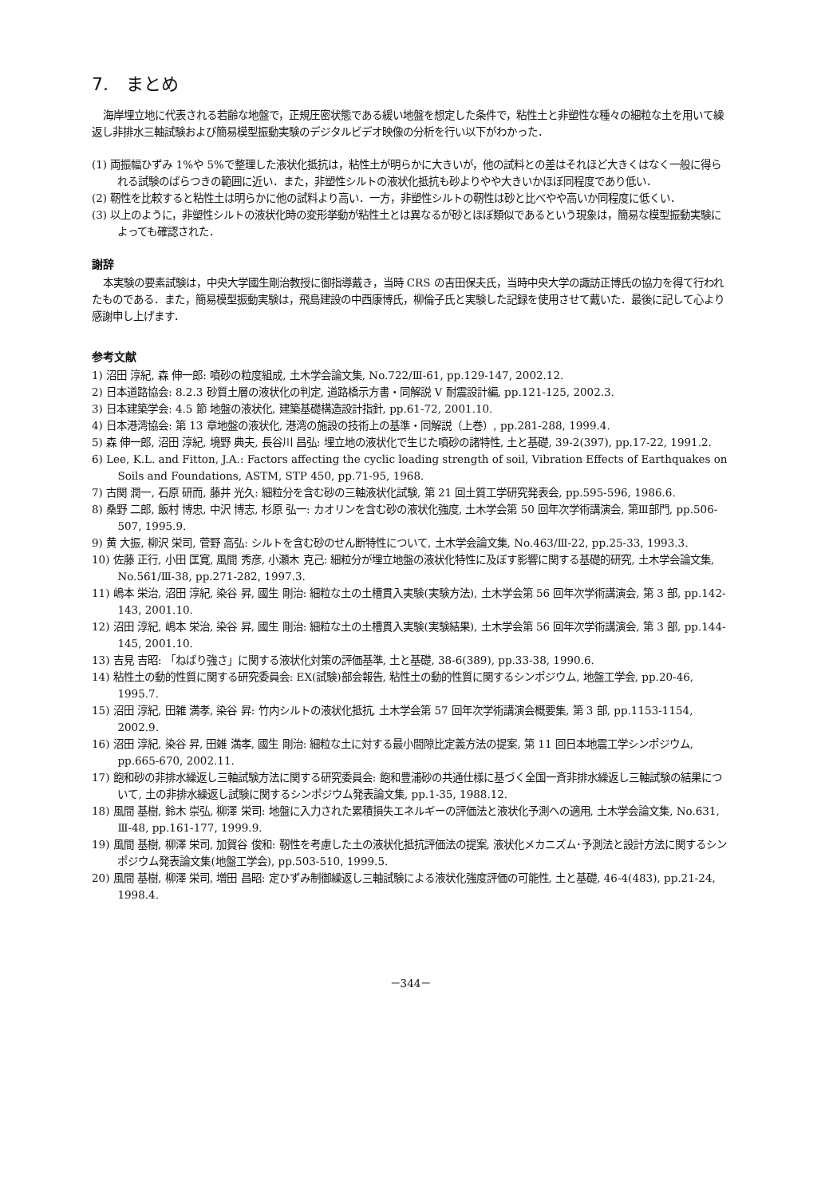7.　まとめ
海岸埋立地に代表される若齢な地盤で，正規圧密状態である緩い地盤を想定した条件で，粘性土と非塑性な種々の細粒な土を用いて繰返し非排水三軸試験および簡易模型振動実験のデジタルビデオ映像の分析を行い以下がわかった．
(1) 両振幅ひずみ 1%や 5%で整理した液状化抵抗は，粘性土が明らかに大きいが，他の試料との差はそれほど大きくはなく一般に得られる試験のばらつきの範囲に近い．また，非塑性シルトの液状化抵抗も砂よりやや大きいかほぼ同程度であり低い．
(2) 靭性を比較すると粘性土は明らかに他の試料より高い．一方，非塑性シルトの靭性は砂と比べやや高いか同程度に低くい．
(3) 以上のように，非塑性シルトの液状化時の変形挙動が粘性土とは異なるが砂とほぼ類似であるという現象は，簡易な模型振動実験によっても確認された．
謝辞
本実験の要素試験は，中央大学國生剛治教授に御指導戴き，当時 CRS の吉田保夫氏，当時中央大学の諏訪正博氏の協力を得て行われたものである．また，簡易模型振動実験は，飛島建設の中西康博氏，柳倫子氏と実験した記録を使用させて戴いた．最後に記して心より感謝申し上げます．
参考文献
1) 沼田 淳紀, 森 伸一郎: 噴砂の粒度組成, 土木学会論文集, No.722/Ⅲ-61, pp.129-147, 2002.12.
2) 日本道路協会: 8.2.3 砂質土層の液状化の判定, 道路橋示方書・同解説 V 耐震設計編, pp.121-125, 2002.3.
3) 日本建築学会: 4.5 節 地盤の液状化, 建築基礎構造設計指針, pp.61-72, 2001.10.
4) 日本港湾協会: 第 13 章地盤の液状化, 港湾の施設の技術上の基準・同解説（上巻）, pp.281-288, 1999.4.
5) 森 伸一郎, 沼田 淳紀, 境野 典夫, 長谷川 昌弘: 埋立地の液状化で生じた噴砂の諸特性, 土と基礎, 39-2(397), pp.17-22, 1991.2.
6) Lee, K.L. and Fitton, J.A.: Factors affecting the cyclic loading strength of soil, Vibration Effects of Earthquakes on Soils and Foundations, ASTM, STP 450, pp.71-95, 1968.
7) 古関 潤一, 石原 研而, 藤井 光久: 細粒分を含む砂の三軸液状化試験, 第 21 回土質工学研究発表会, pp.595-596, 1986.6.
8) 桑野 二郎, 飯村 博忠, 中沢 博志, 杉原 弘一: カオリンを含む砂の液状化強度, 土木学会第 50 回年次学術講演会, 第Ⅲ部門, pp.506-507, 1995.9.
9) 黄 大振, 柳沢 栄司, 菅野 高弘: シルトを含む砂のせん断特性について, 土木学会論文集, No.463/Ⅲ-22, pp.25-33, 1993.3.
10) 佐藤 正行, 小田 匡寛, 風間 秀彦, 小瀬木 克己: 細粒分が埋立地盤の液状化特性に及ぼす影響に関する基礎的研究, 土木学会論文集, No.561/Ⅲ-38, pp.271-282, 1997.3.
11) 嶋本 栄治, 沼田 淳紀, 染谷 昇, 國生 剛治: 細粒な土の土槽貫入実験(実験方法), 土木学会第 56 回年次学術講演会, 第 3 部, pp.142-143, 2001.10.
12) 沼田 淳紀, 嶋本 栄治, 染谷 昇, 國生 剛治: 細粒な土の土槽貫入実験(実験結果), 土木学会第 56 回年次学術講演会, 第 3 部, pp.144-145, 2001.10.
13) 吉見 吉昭: 「ねばり強さ」に関する液状化対策の評価基準, 土と基礎, 38-6(389), pp.33-38, 1990.6.
14) 粘性土の動的性質に関する研究委員会: EX(試験)部会報告, 粘性土の動的性質に関するシンポジウム, 地盤工学会, pp.20-46, 1995.7.
15) 沼田 淳紀, 田雑 満孝, 染谷 昇: 竹内シルトの液状化抵抗, 土木学会第 57 回年次学術講演会概要集, 第 3 部, pp.1153-1154, 2002.9.
16) 沼田 淳紀, 染谷 昇, 田雑 満孝, 國生 剛治: 細粒な土に対する最小間隙比定義方法の提案, 第 11 回日本地震工学シンポジウム, pp.665-670, 2002.11.
17) 飽和砂の非排水繰返し三軸試験方法に関する研究委員会: 飽和豊浦砂の共通仕様に基づく全国一斉非排水繰返し三軸試験の結果について, 土の非排水繰返し試験に関するシンポジウム発表論文集, pp.1-35, 1988.12.
18) 風間 基樹, 鈴木 崇弘, 柳澤 栄司: 地盤に入力された累積損失エネルギーの評価法と液状化予測への適用, 土木学会論文集, No.631, Ⅲ-48, pp.161-177, 1999.9.
19) 風間 基樹, 柳澤 栄司, 加賀谷 俊和: 靭性を考慮した土の液状化抵抗評価法の提案, 液状化メカニズム･予測法と設計方法に関するシンポジウム発表論文集(地盤工学会), pp.503-510, 1999.5.
20) 風間 基樹, 柳澤 栄司, 増田 昌昭: 定ひずみ制御繰返し三軸試験による液状化強度評価の可能性, 土と基礎, 46-4(483), pp.21-24, 1998.4.
－344－